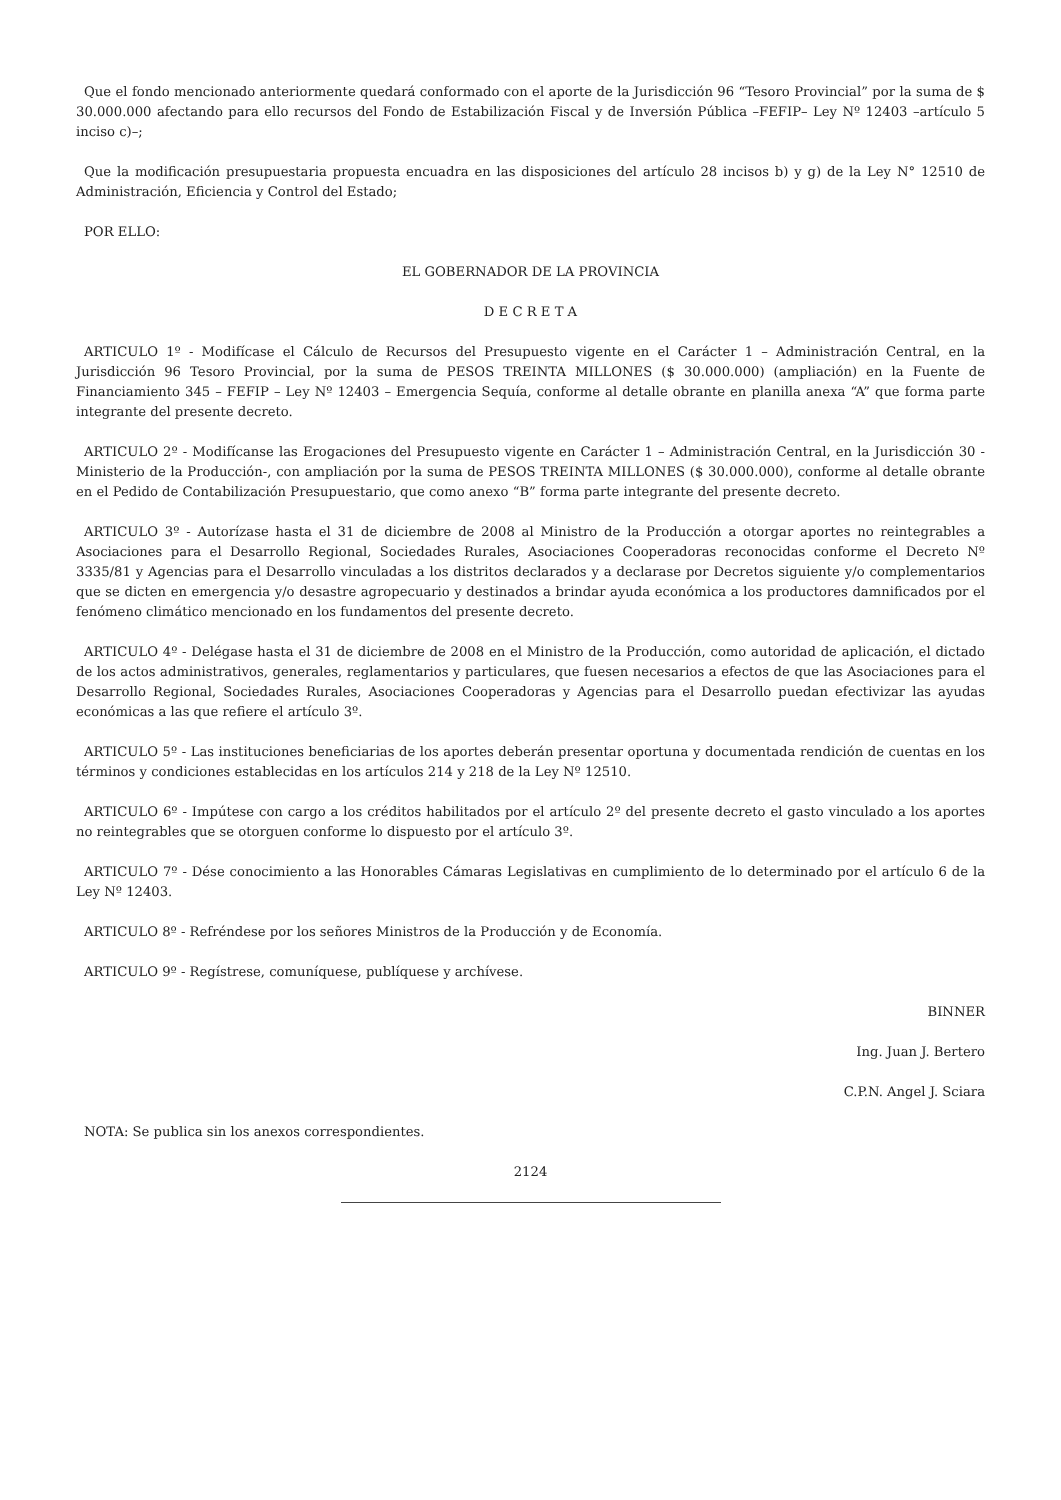Que el fondo mencionado anteriormente quedará conformado con el aporte de la Jurisdicción 96 “Tesoro Provincial” por la suma de $ 30.000.000 afectando para ello recursos del Fondo de Estabilización Fiscal y de Inversión Pública –FEFIP– Ley Nº 12403 –artículo 5 inciso c)–;
Que la modificación presupuestaria propuesta encuadra en las disposiciones del artículo 28 incisos b) y g) de la Ley N° 12510 de Administración, Eficiencia y Control del Estado;
POR ELLO:
EL GOBERNADOR DE LA PROVINCIA
D E C R E T A
ARTICULO 1º - Modifícase el Cálculo de Recursos del Presupuesto vigente en el Carácter 1 – Administración Central, en la Jurisdicción 96 Tesoro Provincial, por la suma de PESOS TREINTA MILLONES ($ 30.000.000) (ampliación) en la Fuente de Financiamiento 345 – FEFIP – Ley Nº 12403 – Emergencia Sequía, conforme al detalle obrante en planilla anexa “A” que forma parte integrante del presente decreto.
ARTICULO 2º - Modifícanse las Erogaciones del Presupuesto vigente en Carácter 1 – Administración Central, en la Jurisdicción 30 -Ministerio de la Producción-, con ampliación por la suma de PESOS TREINTA MILLONES ($ 30.000.000), conforme al detalle obrante en el Pedido de Contabilización Presupuestario, que como anexo “B” forma parte integrante del presente decreto.
ARTICULO 3º - Autorízase hasta el 31 de diciembre de 2008 al Ministro de la Producción a otorgar aportes no reintegrables a Asociaciones para el Desarrollo Regional, Sociedades Rurales, Asociaciones Cooperadoras reconocidas conforme el Decreto Nº 3335/81 y Agencias para el Desarrollo vinculadas a los distritos declarados y a declarase por Decretos siguiente y/o complementarios que se dicten en emergencia y/o desastre agropecuario y destinados a brindar ayuda económica a los productores damnificados por el fenómeno climático mencionado en los fundamentos del presente decreto.
ARTICULO 4º - Delégase hasta el 31 de diciembre de 2008 en el Ministro de la Producción, como autoridad de aplicación, el dictado de los actos administrativos, generales, reglamentarios y particulares, que fuesen necesarios a efectos de que las Asociaciones para el Desarrollo Regional, Sociedades Rurales, Asociaciones Cooperadoras y Agencias para el Desarrollo puedan efectivizar las ayudas económicas a las que refiere el artículo 3º.
ARTICULO 5º - Las instituciones beneficiarias de los aportes deberán presentar oportuna y documentada rendición de cuentas en los términos y condiciones establecidas en los artículos 214 y 218 de la Ley Nº 12510.
ARTICULO 6º - Impútese con cargo a los créditos habilitados por el artículo 2º del presente decreto el gasto vinculado a los aportes no reintegrables que se otorguen conforme lo dispuesto por el artículo 3º.
ARTICULO 7º - Dése conocimiento a las Honorables Cámaras Legislativas en cumplimiento de lo determinado por el artículo 6 de la Ley Nº 12403.
ARTICULO 8º - Refréndese por los señores Ministros de la Producción y de Economía.
ARTICULO 9º - Regístrese, comuníquese, publíquese y archívese.
BINNER
Ing. Juan J. Bertero
C.P.N. Angel J. Sciara
NOTA: Se publica sin los anexos correspondientes.
2124